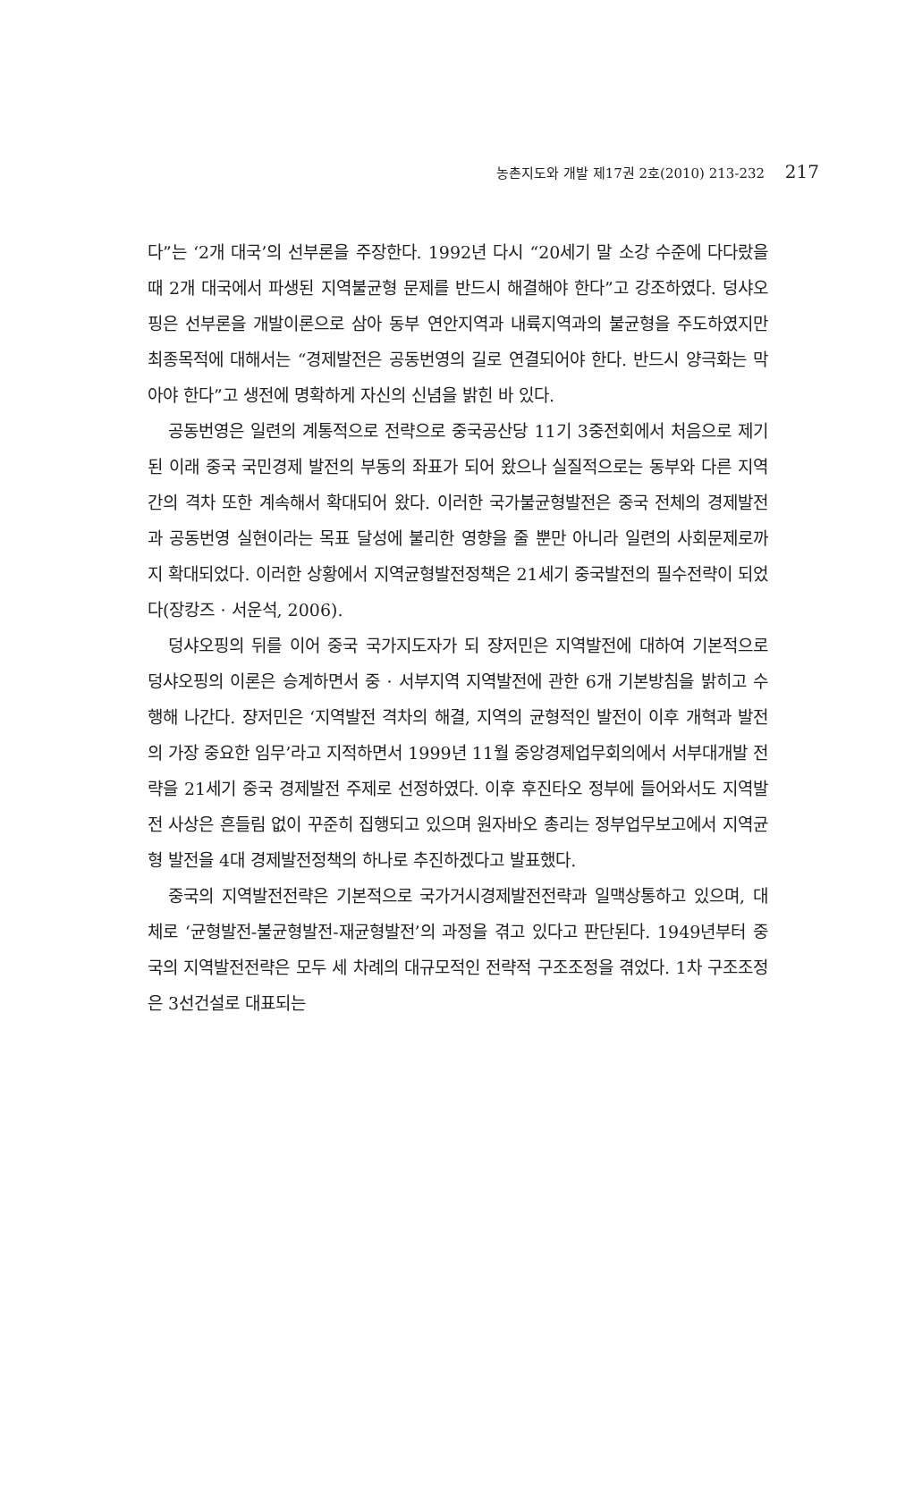농촌지도와 개발 제17권 2호(2010) 213-232 217
다”는 ‘2개 대국’의 선부론을 주장한다. 1992년 다시 “20세기 말 소강 수준에 다다랐을 때 2개 대국에서 파생된 지역불균형 문제를 반드시 해결해야 한다”고 강조하였다. 덩샤오핑은 선부론을 개발이론으로 삼아 동부 연안지역과 내륙지역과의 불균형을 주도하였지만 최종목적에 대해서는 “경제발전은 공동번영의 길로 연결되어야 한다. 반드시 양극화는 막아야 한다”고 생전에 명확하게 자신의 신념을 밝힌 바 있다.
공동번영은 일련의 계통적으로 전략으로 중국공산당 11기 3중전회에서 처음으로 제기된 이래 중국 국민경제 발전의 부동의 좌표가 되어 왔으나 실질적으로는 동부와 다른 지역 간의 격차 또한 계속해서 확대되어 왔다. 이러한 국가불균형발전은 중국 전체의 경제발전과 공동번영 실현이라는 목표 달성에 불리한 영향을 줄 뿐만 아니라 일련의 사회문제로까지 확대되었다. 이러한 상황에서 지역균형발전정책은 21세기 중국발전의 필수전략이 되었다(장캉즈 · 서운석, 2006).
덩샤오핑의 뒤를 이어 중국 국가지도자가 되 쟝저민은 지역발전에 대하여 기본적으로 덩샤오핑의 이론은 승계하면서 중 · 서부지역 지역발전에 관한 6개 기본방침을 밝히고 수행해 나간다. 쟝저민은 ‘지역발전 격차의 해결, 지역의 균형적인 발전이 이후 개혁과 발전의 가장 중요한 임무’라고 지적하면서 1999년 11월 중앙경제업무회의에서 서부대개발 전략을 21세기 중국 경제발전 주제로 선정하였다. 이후 후진타오 정부에 들어와서도 지역발전 사상은 흔들림 없이 꾸준히 집행되고 있으며 원자바오 총리는 정부업무보고에서 지역균형 발전을 4대 경제발전정책의 하나로 추진하겠다고 발표했다.
중국의 지역발전전략은 기본적으로 국가거시경제발전전략과 일맥상통하고 있으며, 대체로 ‘균형발전-불균형발전-재균형발전’의 과정을 겪고 있다고 판단된다. 1949년부터 중국의 지역발전전략은 모두 세 차례의 대규모적인 전략적 구조조정을 겪었다. 1차 구조조정은 3선건설로 대표되는